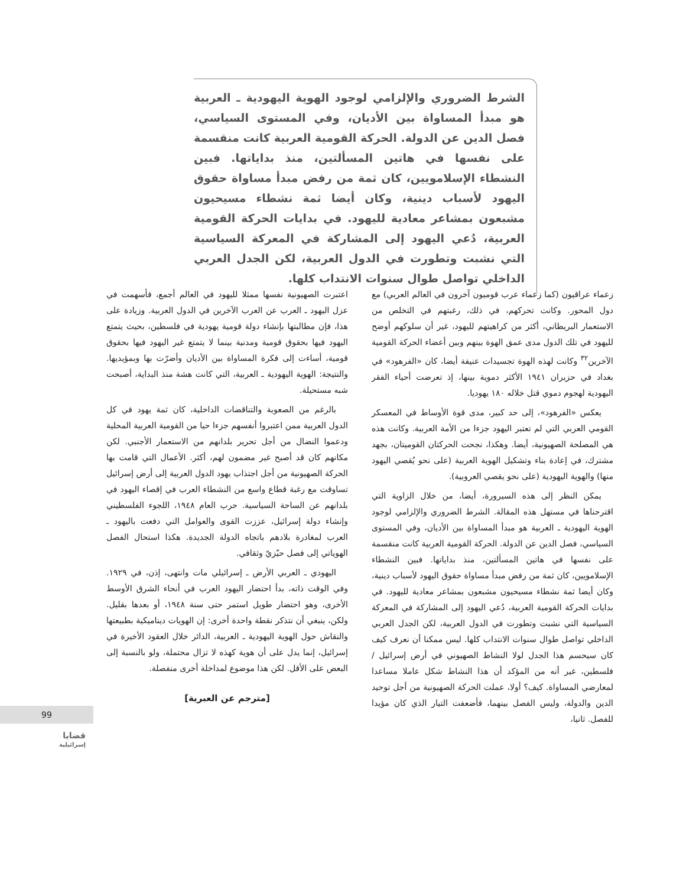الشرط الضروري والإلزامي لوجود الهوية اليهودية ـ العربية هو مبدأ المساواة بين الأديان، وفي المستوى السياسي، فصل الدين عن الدولة. الحركة القومية العربية كانت منقسمة على نفسها في هاتين المسألتين، منذ بداياتها. فبين النشطاء الإسلامويين، كان ثمة من رفض مبدأ مساواة حقوق اليهود لأسباب دينية، وكان أيضا ثمة نشطاء مسيحيون مشبعون بمشاعر معادية لليهود. في بدايات الحركة القومية العربية، دُعي اليهود إلى المشاركة في المعركة السياسية التي نشبت وتطورت في الدول العربية، لكن الجدل العربي الداخلي تواصل طوال سنوات الانتداب كلها.
زعماء عراقيون (كما زعماء عرب قوميون آخرون في العالم العربي) مع دول المحور. وكانت تحركهم، في ذلك، رغبتهم في التخلص من الاستعمار البريطاني، أكثر من كراهيتهم لليهود، غير أن سلوكهم أوضح لليهود في تلك الدول مدى عمق الهوة بينهم وبين أعضاء الحركة القومية الآخرين<sup>٣٢</sup> وكانت لهذه الهوة تجسيدات عنيفة أيضا، كان «الفرهود» في بغداد في حزيران ١٩٤١ الأكثر دموية بينها، إذ تعرضت أحياء الفقر اليهودية لهجوم دموي قتل خلاله ١٨٠ يهوديا.
يعكس «الفرهود»، إلى حد كبير، مدى قوة الأوساط في المعسكر القومي العربي التي لم تعتبر اليهود جزءا من الأمة العربية. وكانت هذه هي المصلحة الصهيونية، أيضا. وهكذا، نجحت الحركتان القوميتان، بجهد مشترك، في إعادة بناء وتشكيل الهوية العربية (على نحو يُقصي اليهود منها) والهوية اليهودية (على نحو يقصي العروبية).
يمكن النظر إلى هذه السيرورة، أيضا، من خلال الزاوية التي اقترحناها في مستهل هذه المقالة. الشرط الضروري والإلزامي لوجود الهوية اليهودية ـ العربية هو مبدأ المساواة بين الأديان، وفي المستوى السياسي، فصل الدين عن الدولة. الحركة القومية العربية كانت منقسمة على نفسها في هاتين المسألتين، منذ بداياتها. فبين النشطاء الإسلامويين، كان ثمة من رفض مبدأ مساواة حقوق اليهود لأسباب دينية، وكان أيضا ثمة نشطاء مسيحيون مشبعون بمشاعر معادية لليهود. في بدايات الحركة القومية العربية، دُعي اليهود إلى المشاركة في المعركة السياسية التي نشبت وتطورت في الدول العربية، لكن الجدل العربي الداخلي تواصل طوال سنوات الانتداب كلها. ليس ممكنا أن نعرف كيف كان سيحسم هذا الجدل لولا النشاط الصهيوني في أرض إسرائيل / فلسطين، غير أنه من المؤكد أن هذا النشاط شكل عاملا مساعدا لمعارضي المساواة. كيف؟ أولا، عملت الحركة الصهيونية من أجل توحيد الدين والدولة، وليس الفصل بينهما، فأضعفت التيار الذي كان مؤيدا للفصل. ثانيا،
اعتبرت الصهيونية نفسها ممثلا لليهود في العالم أجمع، فأسهمت في عزل اليهود ـ العرب عن العرب الآخرين في الدول العربية. وزيادة على هذا، فإن مطالبتها بإنشاء دولة قومية يهودية في فلسطين، بحيث يتمتع اليهود فيها بحقوق قومية ومدنية بينما لا يتمتع غير اليهود فيها بحقوق قومية، أساءت إلى فكرة المساواة بين الأديان وأضرّت بها وبمؤيديها. والنتيجة: الهوية اليهودية ـ العربية، التي كانت هشة منذ البداية، أصبحت شبه مستحيلة.
بالرغم من الصعوبة والتناقضات الداخلية، كان ثمة يهود في كل الدول العربية ممن اعتبروا أنفسهم جزءا حيا من القومية العربية المحلية ودعموا النضال من أجل تحرير بلدانهم من الاستعمار الأجنبي. لكن مكانهم كان قد أصبح غير مضمون لهم، أكثر. الأعمال التي قامت بها الحركة الصهيونية من أجل اجتذاب يهود الدول العربية إلى أرض إسرائيل تساوقت مع رغبة قطاع واسع من النشطاء العرب في إقصاء اليهود في بلدانهم عن الساحة السياسية. حرب العام ١٩٤٨، اللجوء الفلسطيني وإنشاء دولة إسرائيل، عززت القوى والعوامل التي دفعت باليهود ـ العرب لمغادرة بلادهم باتجاه الدولة الجديدة. هكذا استحال الفصل الهوياتي إلى فصل حيّزيّ وثقافي.
اليهودي ـ العربي الأرض ـ إسرائيلي مات وانتهى، إذن، في ١٩٢٩. وفي الوقت ذاته، بدأ احتضار اليهود العرب في أنحاء الشرق الأوسط الأخرى، وهو احتضار طويل استمر حتى سنة ١٩٤٨، أو بعدها بقليل. ولكن، ينبغي أن نتذكر نقطة واحدة أخرى: إن الهويات ديناميكية بطبيعتها والنقاش حول الهوية اليهودية ـ العربية، الدائر خلال العقود الأخيرة في إسرائيل، إنما يدل على أن هوية كهذه لا تزال محتملة، ولو بالنسبة إلى البعض على الأقل. لكن هذا موضوع لمداخلة أخرى منفصلة.
[مترجم عن العبرية]
99
قضايا
إسرائيلية